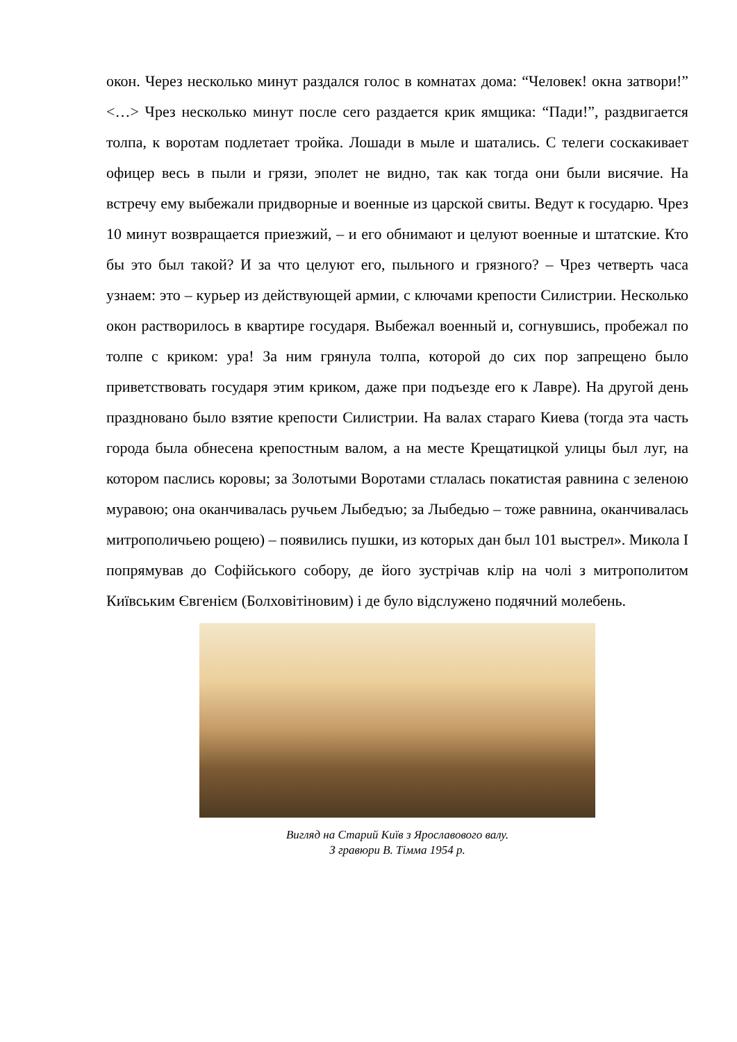окон. Через несколько минут раздался голос в комнатах дома: “Человек! окна затвори!” <…> Чрез несколько минут после сего раздается крик ямщика: “Пади!”, раздвигается толпа, к воротам подлетает тройка. Лошади в мыле и шатались. С телеги соскакивает офицер весь в пыли и грязи, эполет не видно, так как тогда они были висячие. На встречу ему выбежали придворные и военные из царской свиты. Ведут к государю. Чрез 10 минут возвращается приезжий, – и его обнимают и целуют военные и штатские. Кто бы это был такой? И за что целуют его, пыльного и грязного? – Чрез четверть часа узнаем: это – курьер из действующей армии, с ключами крепости Силистрии. Несколько окон растворилось в квартире государя. Выбежал военный и, согнувшись, пробежал по толпе с криком: ура! За ним грянула толпа, которой до сих пор запрещено было приветствовать государя этим криком, даже при подъезде его к Лавре). На другой день праздновано было взятие крепости Силистрии. На валах стараго Киева (тогда эта часть города была обнесена крепостным валом, а на месте Крещатицкой улицы был луг, на котором паслись коровы; за Золотыми Воротами стлалась покатистая равнина с зеленою муравою; она оканчивалась ручьем Лыбедъю; за Лыбедью – тоже равнина, оканчивалась митрополичьею рощею) – появились пушки, из которых дан был 101 выстрел». Микола І попрямував до Софійського собору, де його зустрічав клір на чолі з митрополитом Київським Євгенієм (Болховітіновим) і де було відслужено подячний молебень.
Вигляд на Старий Київ з Ярославового валу.
З гравюри В. Тімма 1954 р.